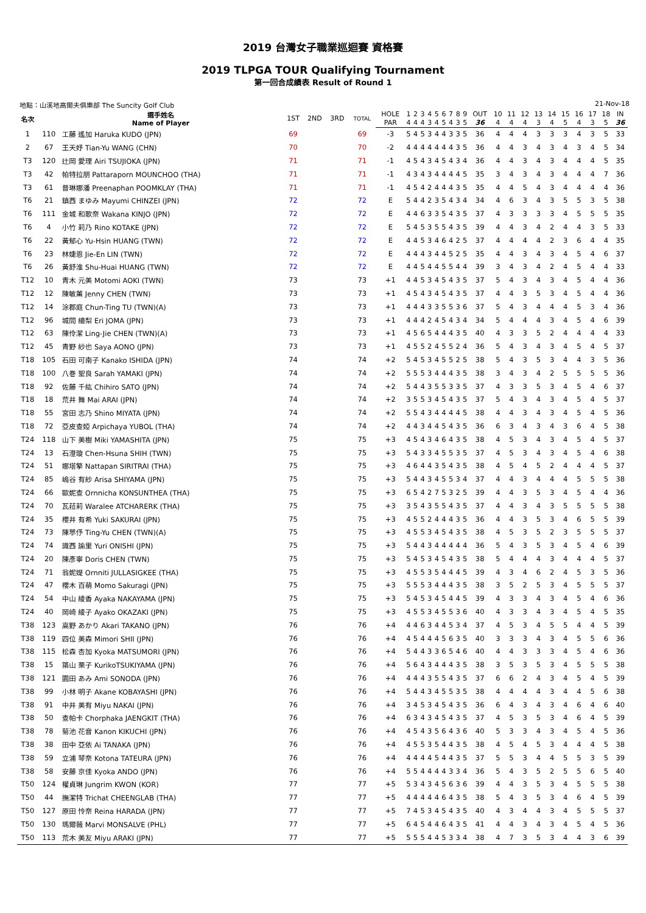2019 台灣女子職業巡迴賽 資格賽
2019 TLPGA TOUR Qualifying Tournament
第一回合成績表 Result of Round 1
地點：山溪地高爾夫俱樂部 The Suncity Golf Club 21-Nov-18
| 名次 | 選手姓名 Name of Player | | 1ST | 2ND | 3RD | TOTAL | HOLE | 1 | 2 | 3 | 4 | 5 | 6 | 7 | 8 | 9 | OUT | 10 | 11 | 12 | 13 | 14 | 15 | 16 | 17 | 18 | IN |
| --- | --- | --- | --- | --- | --- | --- | --- | --- | --- | --- | --- | --- | --- | --- | --- | --- | --- | --- | --- | --- | --- | --- | --- | --- | --- | --- | --- |
| | | | | | | | PAR | 4 | 4 | 4 | 3 | 4 | 5 | 4 | 3 | 5 | 36 | 4 | 4 | 4 | 3 | 4 | 5 | 4 | 3 | 5 | 36 |
| 1 | 110 | 工藤 遙加 Haruka KUDO (JPN) | 69 | | | 69 | -3 | 5 | 4 | 5 | 3 | 4 | 4 | 3 | 3 | 5 | 36 | 4 | 4 | 4 | 3 | 3 | 3 | 4 | 3 | 5 | 33 |
| 2 | 67 | 王天妤 Tian-Yu WANG (CHN) | 70 | | | 70 | -2 | 4 | 4 | 4 | 4 | 4 | 4 | 4 | 3 | 5 | 36 | 4 | 4 | 3 | 4 | 3 | 4 | 3 | 4 | 5 | 34 |
| T3 | 120 | 辻岡 愛理 Airi TSUJIOKA (JPN) | 71 | | | 71 | -1 | 4 | 5 | 4 | 3 | 4 | 5 | 4 | 3 | 4 | 36 | 4 | 4 | 3 | 4 | 3 | 4 | 4 | 4 | 5 | 35 |
| T3 | 42 | 帕特拉朋 Pattaraporn MOUNCHOO (THA) | 71 | | | 71 | -1 | 4 | 3 | 4 | 3 | 4 | 4 | 4 | 4 | 5 | 35 | 3 | 4 | 3 | 4 | 3 | 4 | 4 | 4 | 7 | 36 |
| T3 | 61 | 普琳娜潘 Preenaphan POOMKLAY (THA) | 71 | | | 71 | -1 | 4 | 5 | 4 | 2 | 4 | 4 | 4 | 3 | 5 | 35 | 4 | 4 | 5 | 4 | 3 | 4 | 4 | 4 | 4 | 36 |
| T6 | 21 | 鎮西 まゆみ Mayumi CHINZEI (JPN) | 72 | | | 72 | E | 5 | 4 | 4 | 2 | 3 | 5 | 4 | 3 | 4 | 34 | 4 | 6 | 3 | 4 | 3 | 5 | 5 | 3 | 5 | 38 |
| T6 | 111 | 金城 和歌奈 Wakana KINJO (JPN) | 72 | | | 72 | E | 4 | 4 | 6 | 3 | 3 | 5 | 4 | 3 | 5 | 37 | 4 | 3 | 3 | 3 | 3 | 4 | 5 | 5 | 5 | 35 |
| T6 | 4 | 小竹 莉乃 Rino KOTAKE (JPN) | 72 | | | 72 | E | 5 | 4 | 5 | 3 | 5 | 5 | 4 | 3 | 5 | 39 | 4 | 4 | 3 | 4 | 2 | 4 | 4 | 3 | 5 | 33 |
| T6 | 22 | 黃郁心 Yu-Hsin HUANG (TWN) | 72 | | | 72 | E | 4 | 4 | 5 | 3 | 4 | 6 | 4 | 2 | 5 | 37 | 4 | 4 | 4 | 4 | 2 | 3 | 6 | 4 | 4 | 35 |
| T6 | 23 | 林婕恩 Jie-En LIN (TWN) | 72 | | | 72 | E | 4 | 4 | 4 | 3 | 4 | 4 | 5 | 2 | 5 | 35 | 4 | 4 | 3 | 4 | 3 | 4 | 5 | 4 | 6 | 37 |
| T6 | 26 | 黃舒淮 Shu-Huai HUANG (TWN) | 72 | | | 72 | E | 4 | 4 | 5 | 4 | 4 | 5 | 5 | 4 | 4 | 39 | 3 | 4 | 3 | 4 | 2 | 4 | 5 | 4 | 4 | 33 |
| T12 | 10 | 青木 元美 Motomi AOKI (TWN) | 73 | | | 73 | +1 | 4 | 4 | 5 | 3 | 4 | 5 | 4 | 3 | 5 | 37 | 5 | 4 | 3 | 4 | 3 | 4 | 5 | 4 | 4 | 36 |
| T12 | 12 | 陳敏薰 Jenny CHEN (TWN) | 73 | | | 73 | +1 | 4 | 5 | 4 | 3 | 4 | 5 | 4 | 3 | 5 | 37 | 4 | 4 | 3 | 5 | 3 | 4 | 5 | 4 | 4 | 36 |
| T12 | 14 | 涂郡庭 Chun-Ting TU (TWN)(A) | 73 | | | 73 | +1 | 4 | 4 | 4 | 3 | 3 | 5 | 5 | 3 | 6 | 37 | 5 | 4 | 3 | 4 | 4 | 4 | 5 | 3 | 4 | 36 |
| T12 | 96 | 城間 繪梨 Eri JOMA (JPN) | 73 | | | 73 | +1 | 4 | 4 | 4 | 2 | 4 | 5 | 4 | 3 | 4 | 34 | 5 | 4 | 4 | 4 | 3 | 4 | 5 | 4 | 6 | 39 |
| T12 | 63 | 陳伶潔 Ling-Jie CHEN (TWN)(A) | 73 | | | 73 | +1 | 4 | 5 | 6 | 5 | 4 | 4 | 4 | 3 | 5 | 40 | 4 | 3 | 3 | 5 | 2 | 4 | 4 | 4 | 4 | 33 |
| T12 | 45 | 青野 紗也 Saya AONO (JPN) | 73 | | | 73 | +1 | 4 | 5 | 5 | 2 | 4 | 5 | 5 | 2 | 4 | 36 | 5 | 4 | 3 | 4 | 3 | 4 | 5 | 4 | 5 | 37 |
| T18 | 105 | 石田 可南子 Kanako ISHIDA (JPN) | 74 | | | 74 | +2 | 5 | 4 | 5 | 3 | 4 | 5 | 5 | 2 | 5 | 38 | 5 | 4 | 3 | 5 | 3 | 4 | 4 | 3 | 5 | 36 |
| T18 | 100 | 八巻 聖良 Sarah YAMAKI (JPN) | 74 | | | 74 | +2 | 5 | 5 | 5 | 3 | 4 | 4 | 4 | 3 | 5 | 38 | 3 | 4 | 3 | 4 | 2 | 5 | 5 | 5 | 5 | 36 |
| T18 | 92 | 佐藤 千紘 Chihiro SATO (JPN) | 74 | | | 74 | +2 | 5 | 4 | 4 | 3 | 5 | 5 | 3 | 3 | 5 | 37 | 4 | 3 | 3 | 5 | 3 | 4 | 5 | 4 | 6 | 37 |
| T18 | 18 | 荒井 舞 Mai ARAI (JPN) | 74 | | | 74 | +2 | 3 | 5 | 5 | 3 | 4 | 5 | 4 | 3 | 5 | 37 | 5 | 4 | 3 | 4 | 3 | 4 | 5 | 4 | 5 | 37 |
| T18 | 55 | 宮田 志乃 Shino MIYATA (JPN) | 74 | | | 74 | +2 | 5 | 5 | 4 | 3 | 4 | 4 | 4 | 4 | 5 | 38 | 4 | 4 | 3 | 4 | 3 | 4 | 5 | 4 | 5 | 36 |
| T18 | 72 | 亞皮查婭 Arpichaya YUBOL (THA) | 74 | | | 74 | +2 | 4 | 4 | 3 | 4 | 4 | 5 | 4 | 3 | 5 | 36 | 6 | 3 | 4 | 3 | 4 | 3 | 6 | 4 | 5 | 38 |
| T24 | 118 | 山下 美樹 Miki YAMASHITA (JPN) | 75 | | | 75 | +3 | 4 | 5 | 4 | 3 | 4 | 6 | 4 | 3 | 5 | 38 | 4 | 5 | 3 | 4 | 3 | 4 | 5 | 4 | 5 | 37 |
| T24 | 13 | 石澄璇 Chen-Hsuna SHIH (TWN) | 75 | | | 75 | +3 | 5 | 4 | 3 | 3 | 4 | 5 | 5 | 3 | 5 | 37 | 4 | 5 | 3 | 4 | 3 | 4 | 5 | 4 | 6 | 38 |
| T24 | 51 | 娜塔擎 Nattapan SIRITRAI (THA) | 75 | | | 75 | +3 | 4 | 6 | 4 | 4 | 3 | 5 | 4 | 3 | 5 | 38 | 4 | 5 | 4 | 5 | 2 | 4 | 4 | 4 | 5 | 37 |
| T24 | 85 | 嶋谷 有紗 Arisa SHIYAMA (JPN) | 75 | | | 75 | +3 | 5 | 4 | 4 | 3 | 4 | 5 | 5 | 3 | 4 | 37 | 4 | 4 | 3 | 4 | 4 | 4 | 5 | 5 | 5 | 38 |
| T24 | 66 | 歐妮查 Ornnicha KONSUNTHEA (THA) | 75 | | | 75 | +3 | 6 | 5 | 4 | 2 | 7 | 5 | 3 | 2 | 5 | 39 | 4 | 4 | 3 | 5 | 3 | 4 | 5 | 4 | 4 | 36 |
| T24 | 70 | 瓦菈莉 Waralee ATCHARERK (THA) | 75 | | | 75 | +3 | 3 | 5 | 4 | 3 | 5 | 5 | 4 | 3 | 5 | 37 | 4 | 4 | 3 | 4 | 3 | 5 | 5 | 5 | 5 | 38 |
| T24 | 35 | 櫻井 有希 Yuki SAKURAI (JPN) | 75 | | | 75 | +3 | 4 | 5 | 5 | 2 | 4 | 4 | 4 | 3 | 5 | 36 | 4 | 4 | 3 | 5 | 3 | 4 | 6 | 5 | 5 | 39 |
| T24 | 73 | 陳葶伃 Ting-Yu CHEN (TWN)(A) | 75 | | | 75 | +3 | 4 | 5 | 5 | 3 | 4 | 5 | 4 | 3 | 5 | 38 | 4 | 5 | 3 | 5 | 2 | 3 | 5 | 5 | 5 | 37 |
| T24 | 74 | 識西 諭里 Yuri ONISHI (JPN) | 75 | | | 75 | +3 | 5 | 4 | 4 | 3 | 4 | 4 | 4 | 4 | 4 | 36 | 5 | 4 | 3 | 5 | 3 | 4 | 5 | 4 | 6 | 39 |
| T24 | 20 | 陳彥寧 Doris CHEN (TWN) | 75 | | | 75 | +3 | 5 | 4 | 5 | 3 | 4 | 5 | 4 | 3 | 5 | 38 | 5 | 4 | 4 | 4 | 3 | 4 | 4 | 4 | 5 | 37 |
| T24 | 71 | 翁妮媞 Ornniti JULLASIGKEE (THA) | 75 | | | 75 | +3 | 4 | 5 | 5 | 3 | 5 | 4 | 4 | 4 | 5 | 39 | 4 | 3 | 4 | 6 | 2 | 4 | 5 | 3 | 5 | 36 |
| T24 | 47 | 櫻木 百萌 Momo Sakuragi (JPN) | 75 | | | 75 | +3 | 5 | 5 | 5 | 3 | 4 | 4 | 4 | 3 | 5 | 38 | 3 | 5 | 2 | 5 | 3 | 4 | 5 | 5 | 5 | 37 |
| T24 | 54 | 中山 綾香 Ayaka NAKAYAMA (JPN) | 75 | | | 75 | +3 | 5 | 4 | 5 | 3 | 4 | 5 | 4 | 4 | 5 | 39 | 4 | 3 | 3 | 4 | 3 | 4 | 5 | 4 | 6 | 36 |
| T24 | 40 | 岡崎 綾子 Ayako OKAZAKI (JPN) | 75 | | | 75 | +3 | 4 | 5 | 5 | 3 | 4 | 5 | 5 | 3 | 6 | 40 | 4 | 3 | 3 | 4 | 3 | 4 | 5 | 4 | 5 | 35 |
| T38 | 123 | 高野 あかり Akari TAKANO (JPN) | 76 | | | 76 | +4 | 4 | 4 | 6 | 3 | 4 | 4 | 5 | 3 | 4 | 37 | 4 | 5 | 3 | 4 | 5 | 5 | 4 | 4 | 5 | 39 |
| T38 | 119 | 四位 美森 Mimori SHII (JPN) | 76 | | | 76 | +4 | 4 | 5 | 4 | 4 | 4 | 5 | 6 | 3 | 5 | 40 | 3 | 3 | 3 | 4 | 3 | 4 | 5 | 5 | 6 | 36 |
| T38 | 115 | 松森 杏加 Kyoka MATSUMORI (JPN) | 76 | | | 76 | +4 | 5 | 4 | 4 | 3 | 3 | 6 | 5 | 4 | 6 | 40 | 4 | 4 | 3 | 3 | 3 | 4 | 5 | 4 | 6 | 36 |
| T38 | 15 | 築山 栗子 KurikoTSUKIYAMA (JPN) | 76 | | | 76 | +4 | 5 | 6 | 4 | 3 | 4 | 4 | 4 | 3 | 5 | 38 | 3 | 5 | 3 | 5 | 3 | 4 | 5 | 5 | 5 | 38 |
| T38 | 121 | 園田 あみ Ami SONODA (JPN) | 76 | | | 76 | +4 | 4 | 4 | 4 | 3 | 5 | 5 | 4 | 3 | 5 | 37 | 6 | 6 | 2 | 4 | 3 | 4 | 5 | 4 | 5 | 39 |
| T38 | 99 | 小林 明子 Akane KOBAYASHI (JPN) | 76 | | | 76 | +4 | 5 | 4 | 4 | 3 | 4 | 5 | 5 | 3 | 5 | 38 | 4 | 4 | 4 | 4 | 3 | 4 | 4 | 5 | 6 | 38 |
| T38 | 91 | 中井 美有 Miyu NAKAI (JPN) | 76 | | | 76 | +4 | 3 | 4 | 5 | 3 | 4 | 5 | 4 | 3 | 5 | 36 | 6 | 4 | 3 | 4 | 3 | 4 | 6 | 4 | 6 | 40 |
| T38 | 50 | 查帕卡 Chorphaka JAENGKIT (THA) | 76 | | | 76 | +4 | 6 | 3 | 4 | 3 | 4 | 5 | 4 | 3 | 5 | 37 | 4 | 5 | 3 | 5 | 3 | 4 | 6 | 4 | 5 | 39 |
| T38 | 78 | 菊池 花音 Kanon KIKUCHI (JPN) | 76 | | | 76 | +4 | 4 | 5 | 4 | 3 | 5 | 6 | 4 | 3 | 6 | 40 | 5 | 3 | 3 | 4 | 3 | 4 | 5 | 4 | 5 | 36 |
| T38 | 38 | 田中 亞依 Ai TANAKA (JPN) | 76 | | | 76 | +4 | 4 | 5 | 5 | 3 | 5 | 4 | 4 | 3 | 5 | 38 | 4 | 5 | 4 | 5 | 3 | 4 | 4 | 4 | 5 | 38 |
| T38 | 59 | 立浦 琴奈 Kotona TATEURA (JPN) | 76 | | | 76 | +4 | 4 | 4 | 4 | 4 | 5 | 4 | 4 | 3 | 5 | 37 | 5 | 5 | 3 | 4 | 4 | 5 | 5 | 3 | 5 | 39 |
| T38 | 58 | 安藤 京佳 Kyoka ANDO (JPN) | 76 | | | 76 | +4 | 5 | 5 | 4 | 4 | 4 | 4 | 3 | 3 | 4 | 36 | 5 | 4 | 3 | 5 | 2 | 5 | 5 | 6 | 5 | 40 |
| T50 | 124 | 權貞琳 Jungrim KWON (KOR) | 77 | | | 77 | +5 | 5 | 3 | 4 | 3 | 4 | 5 | 6 | 3 | 6 | 39 | 4 | 4 | 3 | 5 | 3 | 4 | 5 | 5 | 5 | 38 |
| T50 | 44 | 撫潔特 Trichat CHEENGLAB (THA) | 77 | | | 77 | +5 | 4 | 4 | 4 | 4 | 4 | 6 | 4 | 3 | 5 | 38 | 5 | 4 | 3 | 5 | 3 | 4 | 6 | 4 | 5 | 39 |
| T50 | 127 | 原田 怜奈 Reina HARADA (JPN) | 77 | | | 77 | +5 | 7 | 4 | 5 | 3 | 4 | 5 | 4 | 3 | 5 | 40 | 4 | 3 | 4 | 4 | 3 | 4 | 5 | 5 | 5 | 37 |
| T50 | 130 | 瑪爾薇 Marvi MONSALVE (PHL) | 77 | | | 77 | +5 | 6 | 4 | 5 | 4 | 4 | 6 | 4 | 3 | 5 | 41 | 4 | 4 | 3 | 4 | 3 | 4 | 5 | 4 | 5 | 36 |
| T50 | 113 | 荒木 美友 Miyu ARAKI (JPN) | 77 | | | 77 | +5 | 5 | 5 | 5 | 4 | 4 | 5 | 3 | 3 | 4 | 38 | 4 | 7 | 3 | 5 | 3 | 4 | 4 | 3 | 6 | 39 |